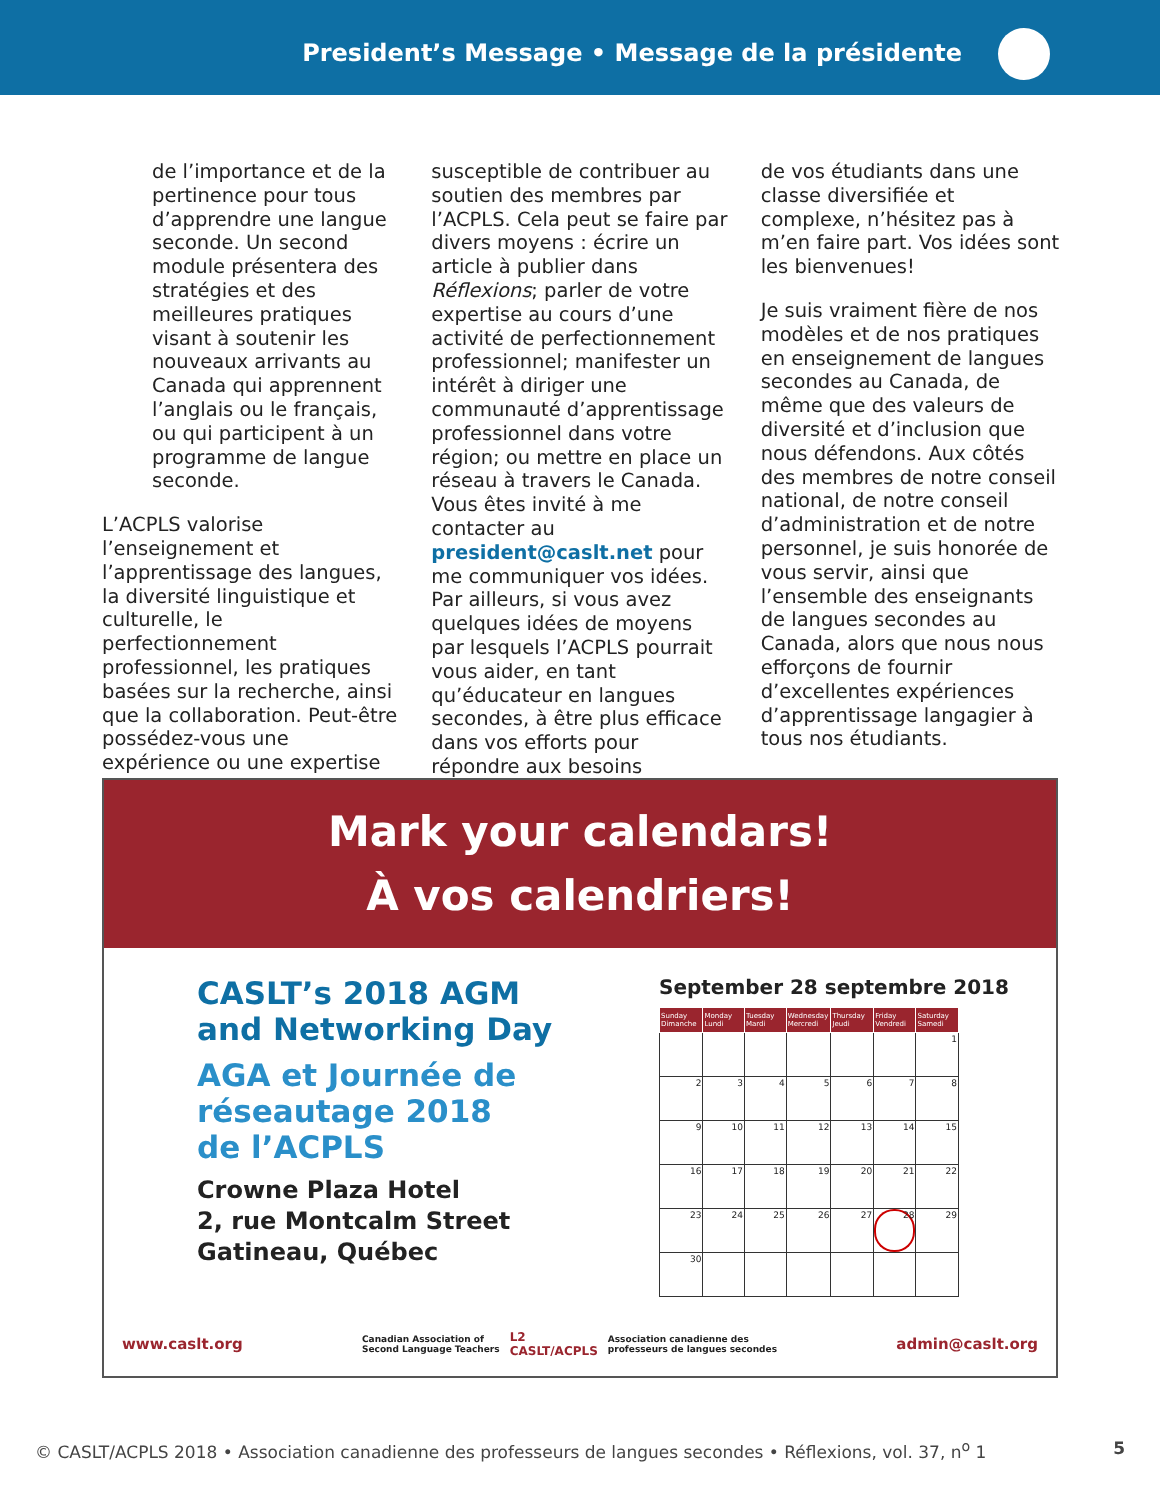President’s Message • Message de la présidente
de l’importance et de la pertinence pour tous d’apprendre une langue seconde. Un second module présentera des stratégies et des meilleures pratiques visant à soutenir les nouveaux arrivants au Canada qui apprennent l’anglais ou le français, ou qui participent à un programme de langue seconde.
L’ACPLS valorise l’enseignement et l’apprentissage des langues, la diversité linguistique et culturelle, le perfectionnement professionnel, les pratiques basées sur la recherche, ainsi que la collaboration. Peut-être possédez-vous une expérience ou une expertise
susceptible de contribuer au soutien des membres par l’ACPLS. Cela peut se faire par divers moyens : écrire un article à publier dans Réflexions; parler de votre expertise au cours d’une activité de perfectionnement professionnel; manifester un intérêt à diriger une communauté d’apprentissage professionnel dans votre région; ou mettre en place un réseau à travers le Canada. Vous êtes invité à me contacter au president@caslt.net pour me communiquer vos idées. Par ailleurs, si vous avez quelques idées de moyens par lesquels l’ACPLS pourrait vous aider, en tant qu’éducateur en langues secondes, à être plus efficace dans vos efforts pour répondre aux besoins
de vos étudiants dans une classe diversifiée et complexe, n’hésitez pas à m’en faire part. Vos idées sont les bienvenues!
Je suis vraiment fière de nos modèles et de nos pratiques en enseignement de langues secondes au Canada, de même que des valeurs de diversité et d’inclusion que nous défendons. Aux côtés des membres de notre conseil national, de notre conseil d’administration et de notre personnel, je suis honorée de vous servir, ainsi que l’ensemble des enseignants de langues secondes au Canada, alors que nous nous efforçons de fournir d’excellentes expériences d’apprentissage langagier à tous nos étudiants.
◆ ◆ ◆
Mark your calendars!
À vos calendriers!
CASLT’s 2018 AGM
and Networking Day
AGA et Journée de
réseautage 2018
de l’ACPLS
Crowne Plaza Hotel
2, rue Montcalm Street
Gatineau, Québec
September 28 septembre 2018
| Sunday Dimanche | Monday Lundi | Tuesday Mardi | Wednesday Mercredi | Thursday Jeudi | Friday Vendredi | Saturday Samedi |
| --- | --- | --- | --- | --- | --- | --- |
| | | | | | | 1 |
| 2 | 3 | 4 | 5 | 6 | 7 | 8 |
| 9 | 10 | 11 | 12 | 13 | 14 | 15 |
| 16 | 17 | 18 | 19 | 20 | 21 | 22 |
| 23 | 24 | 25 | 26 | 27 | 28 | 29 |
| 30 | | | | | | |
www.caslt.org Canadian Association of
Second Language Teachers L2
CASLT/ACPLS Association canadienne des
professeurs de langues secondes admin@caslt.org
© CASLT/ACPLS 2018 • Association canadienne des professeurs de langues secondes • Réflexions, vol. 37, n<sup>o</sup> 1 5